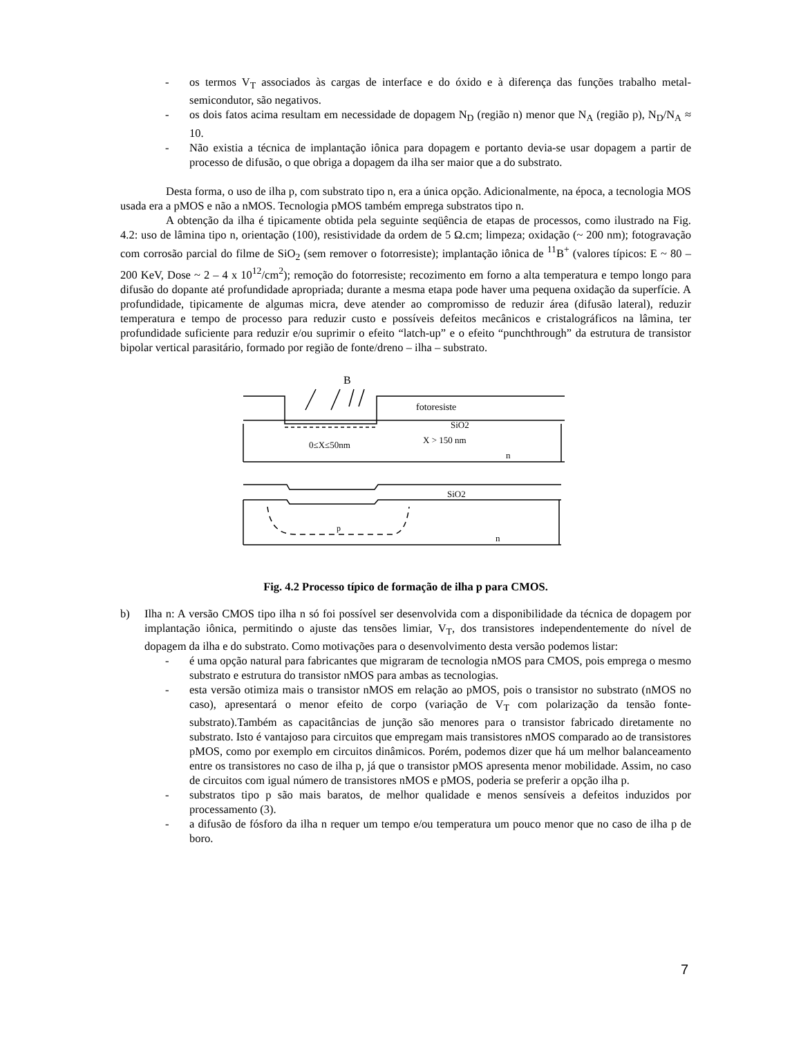- os termos V<sub>T</sub> associados às cargas de interface e do óxido e à diferença das funções trabalho metal-semicondutor, são negativos.
- os dois fatos acima resultam em necessidade de dopagem N<sub>D</sub> (região n) menor que N<sub>A</sub> (região p), N<sub>D</sub>/N<sub>A</sub> ≈ 10.
- Não existia a técnica de implantação iônica para dopagem e portanto devia-se usar dopagem a partir de processo de difusão, o que obriga a dopagem da ilha ser maior que a do substrato.
Desta forma, o uso de ilha p, com substrato tipo n, era a única opção. Adicionalmente, na época, a tecnologia MOS usada era a pMOS e não a nMOS. Tecnologia pMOS também emprega substratos tipo n.
A obtenção da ilha é tipicamente obtida pela seguinte seqüência de etapas de processos, como ilustrado na Fig. 4.2: uso de lâmina tipo n, orientação (100), resistividade da ordem de 5 Ω.cm; limpeza; oxidação (~ 200 nm); fotogravação com corrosão parcial do filme de SiO<sub>2</sub> (sem remover o fotorresiste); implantação iônica de <sup>11</sup>B<sup>+</sup> (valores típicos: E ~ 80 – 200 KeV, Dose ~ 2 – 4 x 10<sup>12</sup>/cm<sup>2</sup>); remoção do fotorresiste; recozimento em forno a alta temperatura e tempo longo para difusão do dopante até profundidade apropriada; durante a mesma etapa pode haver uma pequena oxidação da superfície. A profundidade, tipicamente de algumas micra, deve atender ao compromisso de reduzir área (difusão lateral), reduzir temperatura e tempo de processo para reduzir custo e possíveis defeitos mecânicos e cristalográficos na lâmina, ter profundidade suficiente para reduzir e/ou suprimir o efeito “latch-up” e o efeito “punchthrough” da estrutura de transistor bipolar vertical parasitário, formado por região de fonte/dreno – ilha – substrato.
B
fotoresiste
SiO2
0≤X≤50nm
X > 150 nm
n
SiO2
p
n
Fig. 4.2 Processo típico de formação de ilha p para CMOS.
b) Ilha n: A versão CMOS tipo ilha n só foi possível ser desenvolvida com a disponibilidade da técnica de dopagem por implantação iônica, permitindo o ajuste das tensões limiar, V<sub>T</sub>, dos transistores independentemente do nível de dopagem da ilha e do substrato. Como motivações para o desenvolvimento desta versão podemos listar:
- é uma opção natural para fabricantes que migraram de tecnologia nMOS para CMOS, pois emprega o mesmo substrato e estrutura do transistor nMOS para ambas as tecnologias.
- esta versão otimiza mais o transistor nMOS em relação ao pMOS, pois o transistor no substrato (nMOS no caso), apresentará o menor efeito de corpo (variação de V<sub>T</sub> com polarização da tensão fonte-substrato).Também as capacitâncias de junção são menores para o transistor fabricado diretamente no substrato. Isto é vantajoso para circuitos que empregam mais transistores nMOS comparado ao de transistores pMOS, como por exemplo em circuitos dinâmicos. Porém, podemos dizer que há um melhor balanceamento entre os transistores no caso de ilha p, já que o transistor pMOS apresenta menor mobilidade. Assim, no caso de circuitos com igual número de transistores nMOS e pMOS, poderia se preferir a opção ilha p.
- substratos tipo p são mais baratos, de melhor qualidade e menos sensíveis a defeitos induzidos por processamento (3).
- a difusão de fósforo da ilha n requer um tempo e/ou temperatura um pouco menor que no caso de ilha p de boro.
7